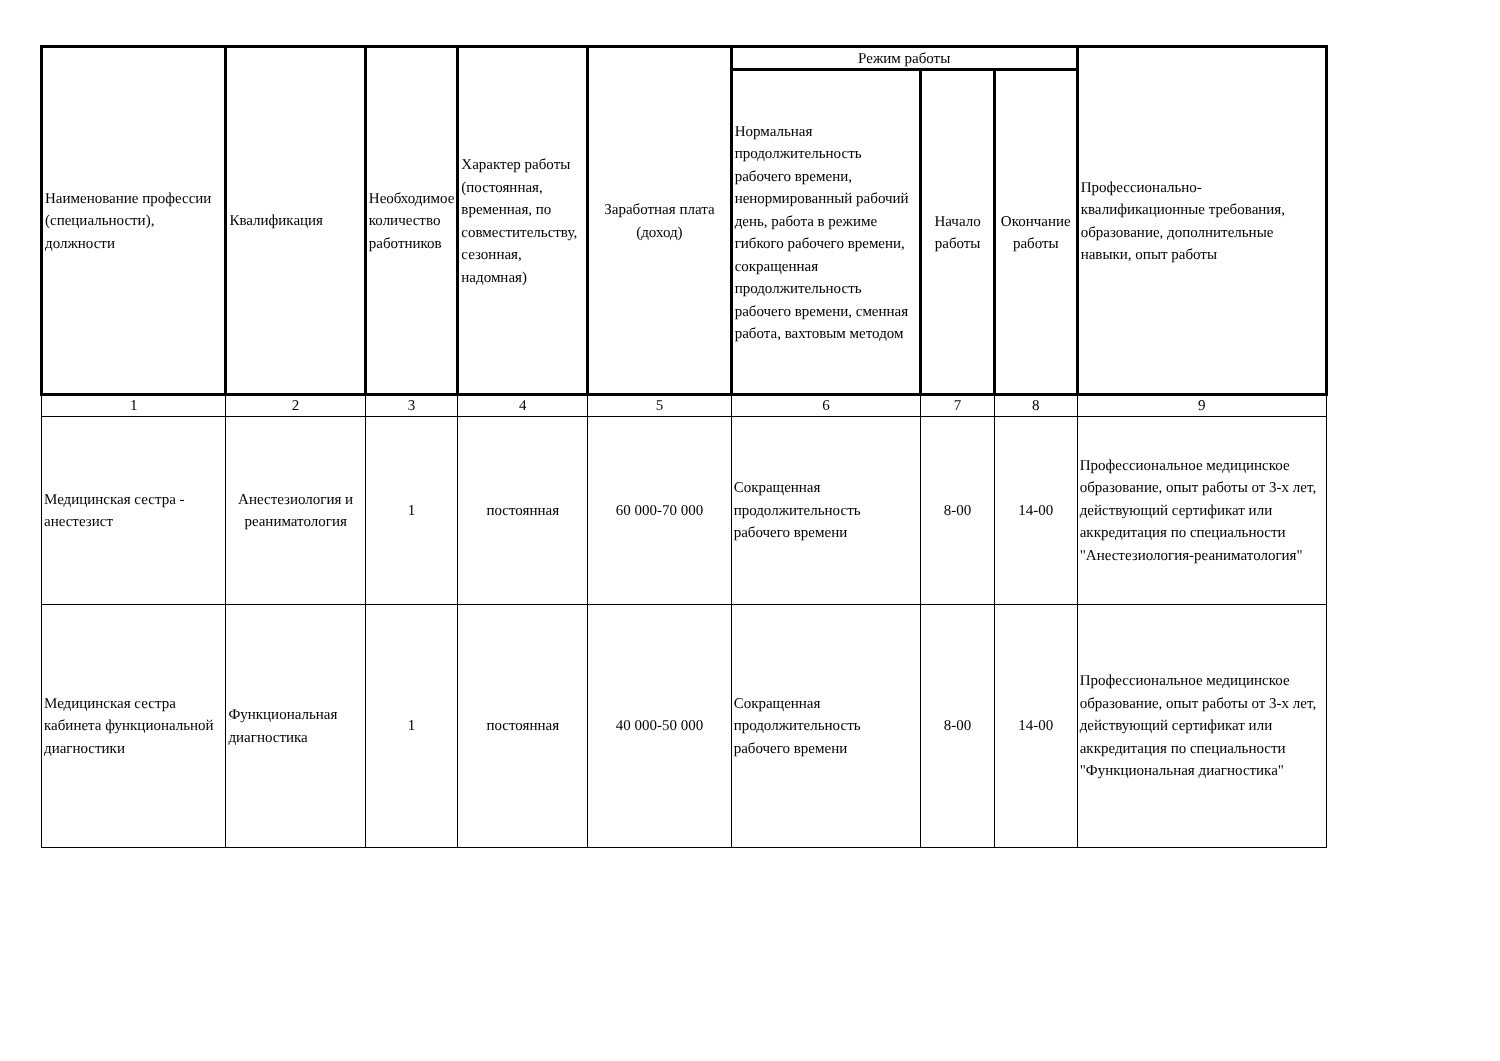| Наименование профессии (специальности), должности | Квалификация | Необходимое количество работников | Характер работы (постоянная, временная, по совместительству, сезонная, надомная) | Заработная плата (доход) | Режим работы | | | Профессионально-квалификационные требования, образование, дополнительные навыки, опыт работы |
| --- | --- | --- | --- | --- | --- | --- | --- | --- |
| | | | | | Нормальная продолжительность рабочего времени, ненормированный рабочий день, работа в режиме гибкого рабочего времени, сокращенная продолжительность рабочего времени, сменная работа, вахтовым методом | Начало работы | Окончание работы | |
| 1 | 2 | 3 | 4 | 5 | 6 | 7 | 8 | 9 |
| Медицинская сестра - анестезист | Анестезиология и реаниматология | 1 | постоянная | 60 000-70 000 | Сокращенная продолжительность рабочего времени | 8-00 | 14-00 | Профессиональное медицинское образование, опыт работы от 3-х лет, действующий сертификат или аккредитация по специальности "Анестезиология-реаниматология" |
| Медицинская сестра кабинета функциональной диагностики | Функциональная диагностика | 1 | постоянная | 40 000-50 000 | Сокращенная продолжительность рабочего времени | 8-00 | 14-00 | Профессиональное медицинское образование, опыт работы от 3-х лет, действующий сертификат или аккредитация по специальности "Функциональная диагностика" |